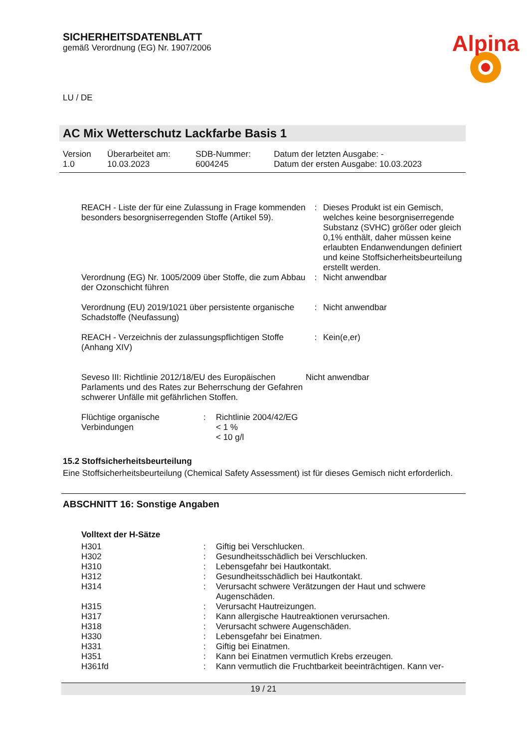SICHERHEITSDATENBLATT
gemäß Verordnung (EG) Nr. 1907/2006
Alpina
LU / DE
AC Mix Wetterschutz Lackfarbe Basis 1
| Version 1.0 | Überarbeitet am: 10.03.2023 | SDB-Nummer: 6004245 | Datum der letzten Ausgabe: - Datum der ersten Ausgabe: 10.03.2023 |
| REACH - Liste der für eine Zulassung in Frage kommenden besonders besorgniserregenden Stoffe (Artikel 59). | : | Dieses Produkt ist ein Gemisch, welches keine besorgniserregende Substanz (SVHC) größer oder gleich 0,1% enthält, daher müssen keine erlaubten Endanwendungen definiert und keine Stoffsicherheitsbeurteilung erstellt werden. |
| Verordnung (EG) Nr. 1005/2009 über Stoffe, die zum Abbau der Ozonschicht führen | : | Nicht anwendbar |
| Verordnung (EU) 2019/1021 über persistente organische Schadstoffe (Neufassung) | : | Nicht anwendbar |
| REACH - Verzeichnis der zulassungspflichtigen Stoffe (Anhang XIV) | : | Kein(e,er) |
| Seveso III: Richtlinie 2012/18/EU des Europäischen Parlaments und des Rates zur Beherrschung der Gefahren schwerer Unfälle mit gefährlichen Stoffen. | Nicht anwendbar |
| Flüchtige organische Verbindungen | : | Richtlinie 2004/42/EG < 1 % < 10 g/l |
15.2 Stoffsicherheitsbeurteilung
Eine Stoffsicherheitsbeurteilung (Chemical Safety Assessment) ist für dieses Gemisch nicht erforderlich.
ABSCHNITT 16: Sonstige Angaben
Volltext der H-Sätze
| H301 | : | Giftig bei Verschlucken. |
| H302 | : | Gesundheitsschädlich bei Verschlucken. |
| H310 | : | Lebensgefahr bei Hautkontakt. |
| H312 | : | Gesundheitsschädlich bei Hautkontakt. |
| H314 | : | Verursacht schwere Verätzungen der Haut und schwere Augenschäden. |
| H315 | : | Verursacht Hautreizungen. |
| H317 | : | Kann allergische Hautreaktionen verursachen. |
| H318 | : | Verursacht schwere Augenschäden. |
| H330 | : | Lebensgefahr bei Einatmen. |
| H331 | : | Giftig bei Einatmen. |
| H351 | : | Kann bei Einatmen vermutlich Krebs erzeugen. |
| H361fd | : | Kann vermutlich die Fruchtbarkeit beeinträchtigen. Kann ver- |
19 / 21